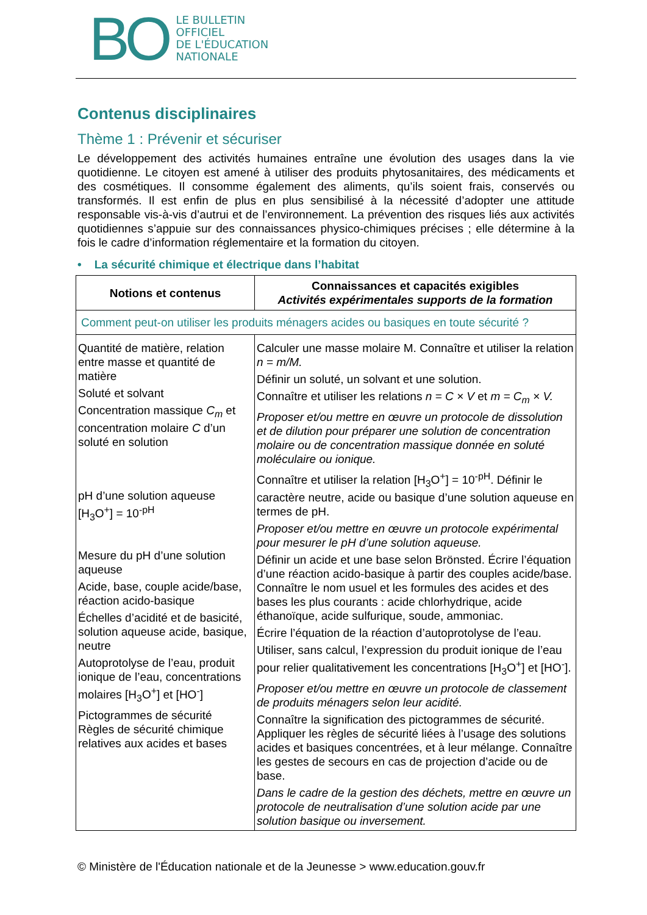BO
LE BULLETIN
OFFICIEL
DE L'ÉDUCATION
NATIONALE
Contenus disciplinaires
Thème 1 : Prévenir et sécuriser
Le développement des activités humaines entraîne une évolution des usages dans la vie quotidienne. Le citoyen est amené à utiliser des produits phytosanitaires, des médicaments et des cosmétiques. Il consomme également des aliments, qu’ils soient frais, conservés ou transformés. Il est enfin de plus en plus sensibilisé à la nécessité d’adopter une attitude responsable vis-à-vis d’autrui et de l’environnement. La prévention des risques liés aux activités quotidiennes s’appuie sur des connaissances physico-chimiques précises ; elle détermine à la fois le cadre d’information réglementaire et la formation du citoyen.
• La sécurité chimique et électrique dans l’habitat
| Notions et contenus | Connaissances et capacités exigibles Activités expérimentales supports de la formation |
| --- | --- |
| Comment peut-on utiliser les produits ménagers acides ou basiques en toute sécurité ? | |
| Quantité de matière, relation entre masse et quantité de matière Soluté et solvant Concentration massique C<sub>m</sub> et concentration molaire C d’un soluté en solution pH d’une solution aqueuse [H<sub>3</sub>O<sup>+</sup>] = 10<sup>-pH</sup> Mesure du pH d’une solution aqueuse Acide, base, couple acide/base, réaction acido-basique Échelles d’acidité et de basicité, solution aqueuse acide, basique, neutre Autoprotolyse de l’eau, produit ionique de l’eau, concentrations molaires [H<sub>3</sub>O<sup>+</sup>] et [HO<sup>-</sup>] Pictogrammes de sécurité Règles de sécurité chimique relatives aux acides et bases | Calculer une masse molaire M. Connaître et utiliser la relation n = m/M. Définir un soluté, un solvant et une solution. Connaître et utiliser les relations n = C × V et m = C<sub>m</sub> × V. Proposer et/ou mettre en œuvre un protocole de dissolution et de dilution pour préparer une solution de concentration molaire ou de concentration massique donnée en soluté moléculaire ou ionique. Connaître et utiliser la relation [H<sub>3</sub>O<sup>+</sup>] = 10<sup>-pH</sup>. Définir le caractère neutre, acide ou basique d’une solution aqueuse en termes de pH. Proposer et/ou mettre en œuvre un protocole expérimental pour mesurer le pH d’une solution aqueuse. Définir un acide et une base selon Brönsted. Écrire l’équation d’une réaction acido-basique à partir des couples acide/base. Connaître le nom usuel et les formules des acides et des bases les plus courants : acide chlorhydrique, acide éthanoïque, acide sulfurique, soude, ammoniac. Écrire l’équation de la réaction d’autoprotolyse de l’eau. Utiliser, sans calcul, l’expression du produit ionique de l’eau pour relier qualitativement les concentrations [H<sub>3</sub>O<sup>+</sup>] et [HO<sup>-</sup>]. Proposer et/ou mettre en œuvre un protocole de classement de produits ménagers selon leur acidité. Connaître la signification des pictogrammes de sécurité. Appliquer les règles de sécurité liées à l’usage des solutions acides et basiques concentrées, et à leur mélange. Connaître les gestes de secours en cas de projection d’acide ou de base. Dans le cadre de la gestion des déchets, mettre en œuvre un protocole de neutralisation d’une solution acide par une solution basique ou inversement. |
© Ministère de l'Éducation nationale et de la Jeunesse > www.education.gouv.fr